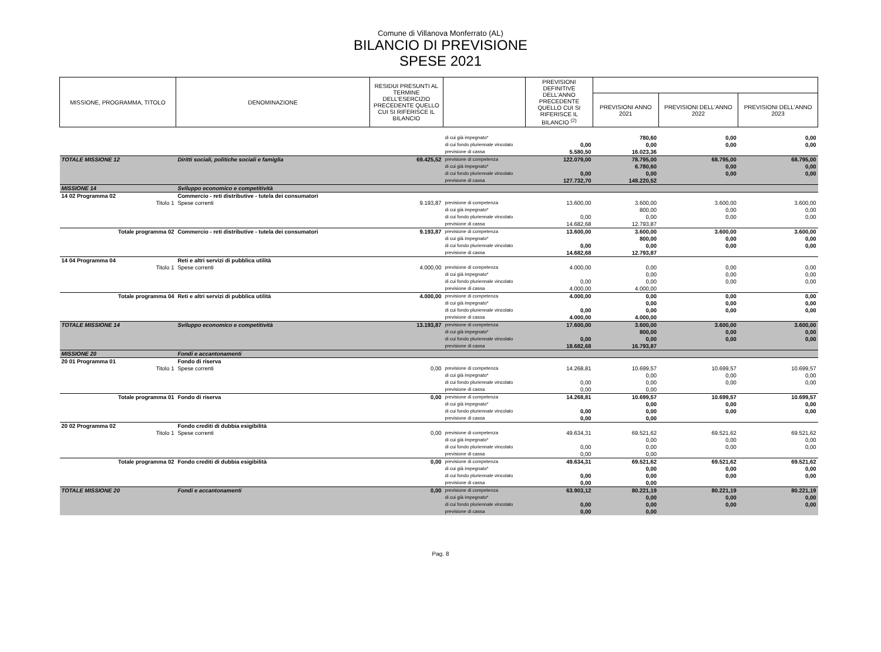Comune di Villanova Monferrato (AL)
BILANCIO DI PREVISIONE
SPESE 2021
| MISSIONE, PROGRAMMA, TITOLO | DENOMINAZIONE | RESIDUI PRESUNTI AL TERMINE DELL'ESERCIZIO PRECEDENTE QUELLO CUI SI RIFERISCE IL BILANCIO | | PREVISIONI DEFINITIVE DELL'ANNO PRECEDENTE QUELLO CUI SI RIFERISCE IL BILANCIO <sup>(2)</sup> | | | |
| --- | --- | --- | --- | --- | --- | --- | --- |
| | | | | | PREVISIONI ANNO 2021 | PREVISIONI DELL'ANNO 2022 | PREVISIONI DELL'ANNO 2023 |
| | | | di cui già impegnato* | | 780,60 | 0,00 | 0,00 |
| | | | di cui fondo pluriennale vincolato | 0,00 | 0,00 | 0,00 | 0,00 |
| | | | previsione di cassa | 5.580,50 | 16.023,36 | | |
| TOTALE MISSIONE 12 | Diritti sociali, politiche sociali e famiglia | 69.425,52 | previsione di competenza | 122.079,00 | 78.795,00 | 68.795,00 | 68.795,00 |
| | | | di cui già impegnato* | | 6.780,60 | 0,00 | 0,00 |
| | | | di cui fondo pluriennale vincolato | 0,00 | 0,00 | 0,00 | 0,00 |
| | | | previsione di cassa | 127.732,70 | 148.220,52 | | |
| MISSIONE 14 | Sviluppo economico e competitività | | | | | | |
| 14 02 Programma 02 | Commercio - reti distributive - tutela dei consumatori | | | | | | |
| Titolo 1 | Spese correnti | 9.193,87 | previsione di competenza | 13.600,00 | 3.600,00 | 3.600,00 | 3.600,00 |
| | | | di cui già impegnato* | | 800,00 | 0,00 | 0,00 |
| | | | di cui fondo pluriennale vincolato | 0,00 | 0,00 | 0,00 | 0,00 |
| | | | previsione di cassa | 14.682,68 | 12.793,87 | | |
| Totale programma 02 | Commercio - reti distributive - tutela dei consumatori | 9.193,87 | previsione di competenza | 13.600,00 | 3.600,00 | 3.600,00 | 3.600,00 |
| | | | di cui già impegnato* | | 800,00 | 0,00 | 0,00 |
| | | | di cui fondo pluriennale vincolato | 0,00 | 0,00 | 0,00 | 0,00 |
| | | | previsione di cassa | 14.682,68 | 12.793,87 | | |
| 14 04 Programma 04 | Reti e altri servizi di pubblica utilità | | | | | | |
| Titolo 1 | Spese correnti | 4.000,00 | previsione di competenza | 4.000,00 | 0,00 | 0,00 | 0,00 |
| | | | di cui già impegnato* | | 0,00 | 0,00 | 0,00 |
| | | | di cui fondo pluriennale vincolato | 0,00 | 0,00 | 0,00 | 0,00 |
| | | | previsione di cassa | 4.000,00 | 4.000,00 | | |
| Totale programma 04 | Reti e altri servizi di pubblica utilità | 4.000,00 | previsione di competenza | 4.000,00 | 0,00 | 0,00 | 0,00 |
| | | | di cui già impegnato* | | 0,00 | 0,00 | 0,00 |
| | | | di cui fondo pluriennale vincolato | 0,00 | 0,00 | 0,00 | 0,00 |
| | | | previsione di cassa | 4.000,00 | 4.000,00 | | |
| TOTALE MISSIONE 14 | Sviluppo economico e competitività | 13.193,87 | previsione di competenza | 17.600,00 | 3.600,00 | 3.600,00 | 3.600,00 |
| | | | di cui già impegnato* | | 800,00 | 0,00 | 0,00 |
| | | | di cui fondo pluriennale vincolato | 0,00 | 0,00 | 0,00 | 0,00 |
| | | | previsione di cassa | 18.682,68 | 16.793,87 | | |
| MISSIONE 20 | Fondi e accantonamenti | | | | | | |
| 20 01 Programma 01 | Fondo di riserva | | | | | | |
| Titolo 1 | Spese correnti | 0,00 | previsione di competenza | 14.268,81 | 10.699,57 | 10.699,57 | 10.699,57 |
| | | | di cui già impegnato* | | 0,00 | 0,00 | 0,00 |
| | | | di cui fondo pluriennale vincolato | 0,00 | 0,00 | 0,00 | 0,00 |
| | | | previsione di cassa | 0,00 | 0,00 | | |
| Totale programma 01 | Fondo di riserva | 0,00 | previsione di competenza | 14.268,81 | 10.699,57 | 10.699,57 | 10.699,57 |
| | | | di cui già impegnato* | | 0,00 | 0,00 | 0,00 |
| | | | di cui fondo pluriennale vincolato | 0,00 | 0,00 | 0,00 | 0,00 |
| | | | previsione di cassa | 0,00 | 0,00 | | |
| 20 02 Programma 02 | Fondo crediti di dubbia esigibilità | | | | | | |
| Titolo 1 | Spese correnti | 0,00 | previsione di competenza | 49.634,31 | 69.521,62 | 69.521,62 | 69.521,62 |
| | | | di cui già impegnato* | | 0,00 | 0,00 | 0,00 |
| | | | di cui fondo pluriennale vincolato | 0,00 | 0,00 | 0,00 | 0,00 |
| | | | previsione di cassa | 0,00 | 0,00 | | |
| Totale programma 02 | Fondo crediti di dubbia esigibilità | 0,00 | previsione di competenza | 49.634,31 | 69.521,62 | 69.521,62 | 69.521,62 |
| | | | di cui già impegnato* | | 0,00 | 0,00 | 0,00 |
| | | | di cui fondo pluriennale vincolato | 0,00 | 0,00 | 0,00 | 0,00 |
| | | | previsione di cassa | 0,00 | 0,00 | | |
| TOTALE MISSIONE 20 | Fondi e accantonamenti | 0,00 | previsione di competenza | 63.903,12 | 80.221,19 | 80.221,19 | 80.221,19 |
| | | | di cui già impegnato* | | 0,00 | 0,00 | 0,00 |
| | | | di cui fondo pluriennale vincolato | 0,00 | 0,00 | 0,00 | 0,00 |
| | | | previsione di cassa | 0,00 | 0,00 | | |
Pag. 8